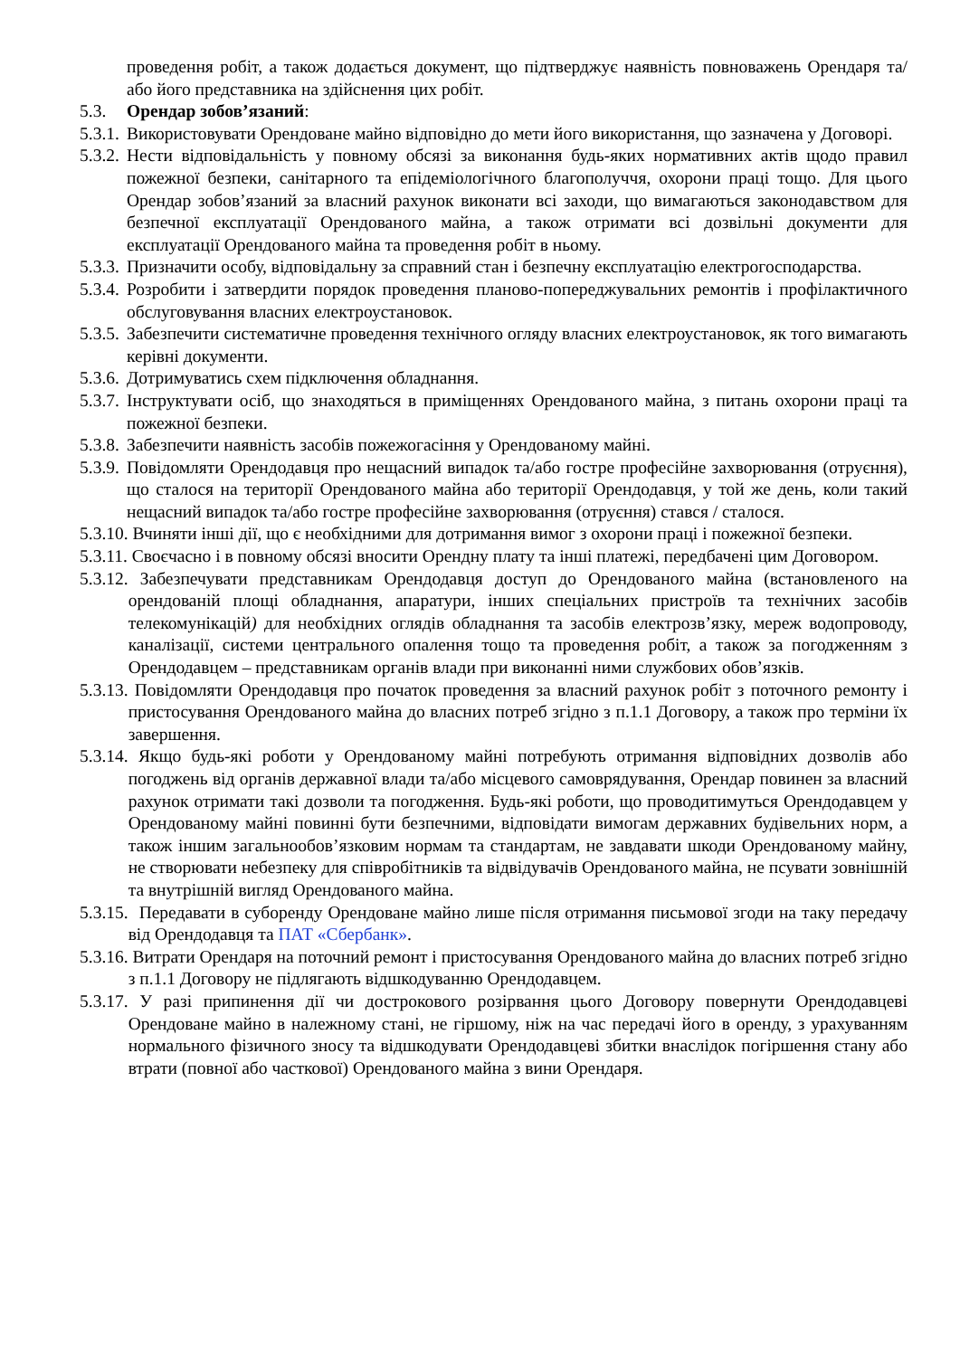проведення робіт, а також додається документ, що підтверджує наявність повноважень Орендаря та/або його представника на здійснення цих робіт.
5.3. Орендар зобов’язаний:
5.3.1. Використовувати Орендоване майно відповідно до мети його використання, що зазначена у Договорі.
5.3.2. Нести відповідальність у повному обсязі за виконання будь-яких нормативних актів щодо правил пожежної безпеки, санітарного та епідеміологічного благополуччя, охорони праці тощо. Для цього Орендар зобов’язаний за власний рахунок виконати всі заходи, що вимагаються законодавством для безпечної експлуатації Орендованого майна, а також отримати всі дозвільні документи для експлуатації Орендованого майна та проведення робіт в ньому.
5.3.3. Призначити особу, відповідальну за справний стан і безпечну експлуатацію електрогосподарства.
5.3.4. Розробити і затвердити порядок проведення планово-попереджувальних ремонтів і профілактичного обслуговування власних електроустановок.
5.3.5. Забезпечити систематичне проведення технічного огляду власних електроустановок, як того вимагають керівні документи.
5.3.6. Дотримуватись схем підключення обладнання.
5.3.7. Інструктувати осіб, що знаходяться в приміщеннях Орендованого майна, з питань охорони праці та пожежної безпеки.
5.3.8. Забезпечити наявність засобів пожежогасіння у Орендованому майні.
5.3.9. Повідомляти Орендодавця про нещасний випадок та/або гостре професійне захворювання (отруєння), що сталося на території Орендованого майна або території Орендодавця, у той же день, коли такий нещасний випадок та/або гостре професійне захворювання (отруєння) стався / сталося.
5.3.10. Вчиняти інші дії, що є необхідними для дотримання вимог з охорони праці і пожежної безпеки.
5.3.11. Своєчасно і в повному обсязі вносити Орендну плату та інші платежі, передбачені цим Договором.
5.3.12. Забезпечувати представникам Орендодавця доступ до Орендованого майна (встановленого на орендованій площі обладнання, апаратури, інших спеціальних пристроїв та технічних засобів телекомунікацій) для необхідних оглядів обладнання та засобів електрозв’язку, мереж водопроводу, каналізації, системи центрального опалення тощо та проведення робіт, а також за погодженням з Орендодавцем – представникам органів влади при виконанні ними службових обов’язків.
5.3.13. Повідомляти Орендодавця про початок проведення за власний рахунок робіт з поточного ремонту і пристосування Орендованого майна до власних потреб згідно з п.1.1 Договору, а також про терміни їх завершення.
5.3.14. Якщо будь-які роботи у Орендованому майні потребують отримання відповідних дозволів або погоджень від органів державної влади та/або місцевого самоврядування, Орендар повинен за власний рахунок отримати такі дозволи та погодження. Будь-які роботи, що проводитимуться Орендодавцем у Орендованому майні повинні бути безпечними, відповідати вимогам державних будівельних норм, а також іншим загальнообов’язковим нормам та стандартам, не завдавати шкоди Орендованому майну, не створювати небезпеку для співробітників та відвідувачів Орендованого майна, не псувати зовнішній та внутрішній вигляд Орендованого майна.
5.3.15. Передавати в суборенду Орендоване майно лише після отримання письмової згоди на таку передачу від Орендодавця та ПАТ «Сбербанк».
5.3.16. Витрати Орендаря на поточний ремонт і пристосування Орендованого майна до власних потреб згідно з п.1.1 Договору не підлягають відшкодуванню Орендодавцем.
5.3.17. У разі припинення дії чи дострокового розірвання цього Договору повернути Орендодавцеві Орендоване майно в належному стані, не гіршому, ніж на час передачі його в оренду, з урахуванням нормального фізичного зносу та відшкодувати Орендодавцеві збитки внаслідок погіршення стану або втрати (повної або часткової) Орендованого майна з вини Орендаря.